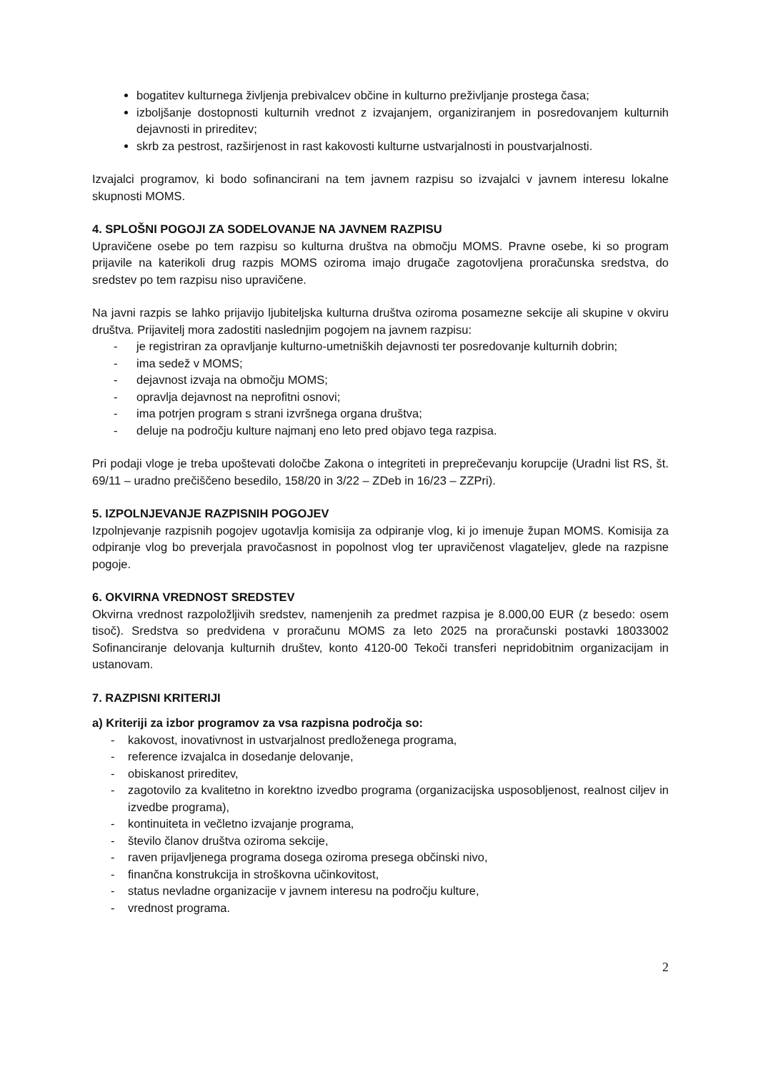bogatitev kulturnega življenja prebivalcev občine in kulturno preživljanje prostega časa;
izboljšanje dostopnosti kulturnih vrednot z izvajanjem, organiziranjem in posredovanjem kulturnih dejavnosti in prireditev;
skrb za pestrost, razširjenost in rast kakovosti kulturne ustvarjalnosti in poustvarjalnosti.
Izvajalci programov, ki bodo sofinancirani na tem javnem razpisu so izvajalci v javnem interesu lokalne skupnosti MOMS.
4. SPLOŠNI POGOJI ZA SODELOVANJE NA JAVNEM RAZPISU
Upravičene osebe po tem razpisu so kulturna društva na območju MOMS. Pravne osebe, ki so program prijavile na katerikoli drug razpis MOMS oziroma imajo drugače zagotovljena proračunska sredstva, do sredstev po tem razpisu niso upravičene.
Na javni razpis se lahko prijavijo ljubiteljska kulturna društva oziroma posamezne sekcije ali skupine v okviru društva. Prijavitelj mora zadostiti naslednjim pogojem na javnem razpisu:
- je registriran za opravljanje kulturno-umetniških dejavnosti ter posredovanje kulturnih dobrin;
- ima sedež v MOMS;
- dejavnost izvaja na območju MOMS;
- opravlja dejavnost na neprofitni osnovi;
- ima potrjen program s strani izvršnega organa društva;
- deluje na področju kulture najmanj eno leto pred objavo tega razpisa.
Pri podaji vloge je treba upoštevati določbe Zakona o integriteti in preprečevanju korupcije (Uradni list RS, št. 69/11 – uradno prečiščeno besedilo, 158/20 in 3/22 – ZDeb in 16/23 – ZZPri).
5. IZPOLNJEVANJE RAZPISNIH POGOJEV
Izpolnjevanje razpisnih pogojev ugotavlja komisija za odpiranje vlog, ki jo imenuje župan MOMS. Komisija za odpiranje vlog bo preverjala pravočasnost in popolnost vlog ter upravičenost vlagateljev, glede na razpisne pogoje.
6. OKVIRNA VREDNOST SREDSTEV
Okvirna vrednost razpoložljivih sredstev, namenjenih za predmet razpisa je 8.000,00 EUR (z besedo: osem tisoč). Sredstva so predvidena v proračunu MOMS za leto 2025 na proračunski postavki 18033002 Sofinanciranje delovanja kulturnih društev, konto 4120-00 Tekoči transferi nepridobitnim organizacijam in ustanovam.
7. RAZPISNI KRITERIJI
a) Kriteriji za izbor programov za vsa razpisna področja so:
- kakovost, inovativnost in ustvarjalnost predloženega programa,
- reference izvajalca in dosedanje delovanje,
- obiskanost prireditev,
- zagotovilo za kvalitetno in korektno izvedbo programa (organizacijska usposobljenost, realnost ciljev in izvedbe programa),
- kontinuiteta in večletno izvajanje programa,
- število članov društva oziroma sekcije,
- raven prijavljenega programa dosega oziroma presega občinski nivo,
- finančna konstrukcija in stroškovna učinkovitost,
- status nevladne organizacije v javnem interesu na področju kulture,
- vrednost programa.
2